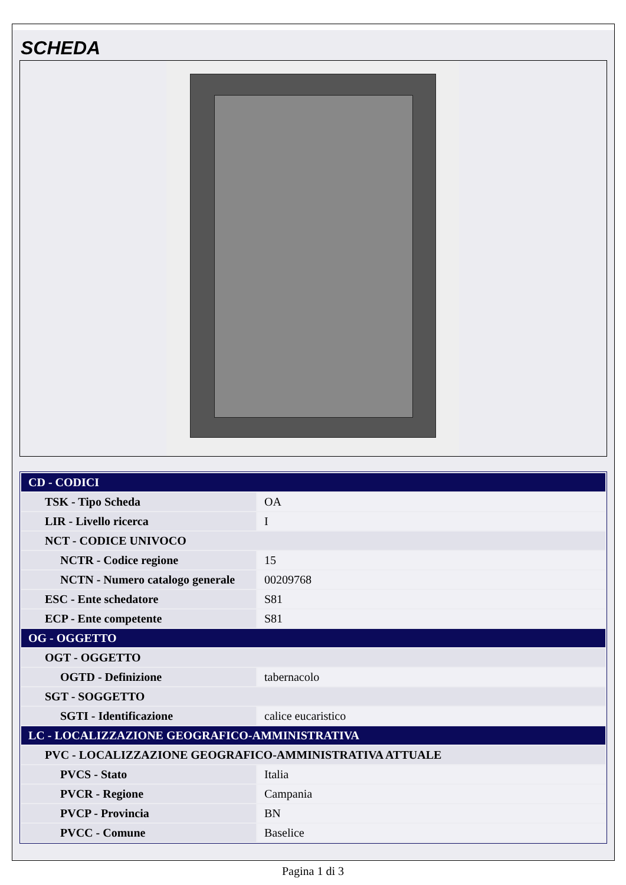SCHEDA
| CD - CODICI | |
| TSK - Tipo Scheda | OA |
| LIR - Livello ricerca | I |
| NCT - CODICE UNIVOCO | |
| NCTR - Codice regione | 15 |
| NCTN - Numero catalogo generale | 00209768 |
| ESC - Ente schedatore | S81 |
| ECP - Ente competente | S81 |
| OG - OGGETTO | |
| OGT - OGGETTO | |
| OGTD - Definizione | tabernacolo |
| SGT - SOGGETTO | |
| SGTI - Identificazione | calice eucaristico |
| LC - LOCALIZZAZIONE GEOGRAFICO-AMMINISTRATIVA | |
| PVC - LOCALIZZAZIONE GEOGRAFICO-AMMINISTRATIVA ATTUALE | |
| PVCS - Stato | Italia |
| PVCR - Regione | Campania |
| PVCP - Provincia | BN |
| PVCC - Comune | Baselice |
Pagina 1 di 3